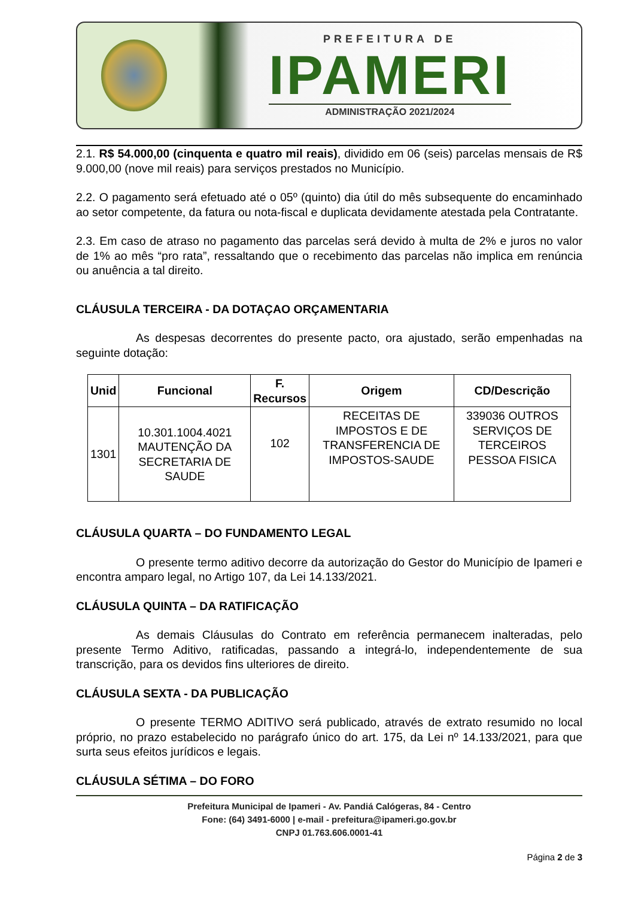PREFEITURA DE
IPAMERI
ADMINISTRAÇÃO 2021/2024
2.1. R$ 54.000,00 (cinquenta e quatro mil reais), dividido em 06 (seis) parcelas mensais de R$ 9.000,00 (nove mil reais) para serviços prestados no Município.
2.2. O pagamento será efetuado até o 05º (quinto) dia útil do mês subsequente do encaminhado ao setor competente, da fatura ou nota-fiscal e duplicata devidamente atestada pela Contratante.
2.3. Em caso de atraso no pagamento das parcelas será devido à multa de 2% e juros no valor de 1% ao mês “pro rata”, ressaltando que o recebimento das parcelas não implica em renúncia ou anuência a tal direito.
CLÁUSULA TERCEIRA - DA DOTAÇAO ORÇAMENTARIA
As despesas decorrentes do presente pacto, ora ajustado, serão empenhadas na seguinte dotação:
| Unid | Funcional | F. Recursos | Origem | CD/Descrição |
| --- | --- | --- | --- | --- |
| 1301 | 10.301.1004.4021 MAUTENÇÃO DA SECRETARIA DE SAUDE | 102 | RECEITAS DE IMPOSTOS E DE TRANSFERENCIA DE IMPOSTOS-SAUDE | 339036 OUTROS SERVIÇOS DE TERCEIROS PESSOA FISICA |
CLÁUSULA QUARTA – DO FUNDAMENTO LEGAL
O presente termo aditivo decorre da autorização do Gestor do Município de Ipameri e encontra amparo legal, no Artigo 107, da Lei 14.133/2021.
CLÁUSULA QUINTA – DA RATIFICAÇÃO
As demais Cláusulas do Contrato em referência permanecem inalteradas, pelo presente Termo Aditivo, ratificadas, passando a integrá-lo, independentemente de sua transcrição, para os devidos fins ulteriores de direito.
CLÁUSULA SEXTA - DA PUBLICAÇÃO
O presente TERMO ADITIVO será publicado, através de extrato resumido no local próprio, no prazo estabelecido no parágrafo único do art. 175, da Lei nº 14.133/2021, para que surta seus efeitos jurídicos e legais.
CLÁUSULA SÉTIMA – DO FORO
Prefeitura Municipal de Ipameri - Av. Pandiá Calógeras, 84 - Centro
Fone: (64) 3491-6000 | e-mail - prefeitura@ipameri.go.gov.br
CNPJ 01.763.606.0001-41
Página 2 de 3